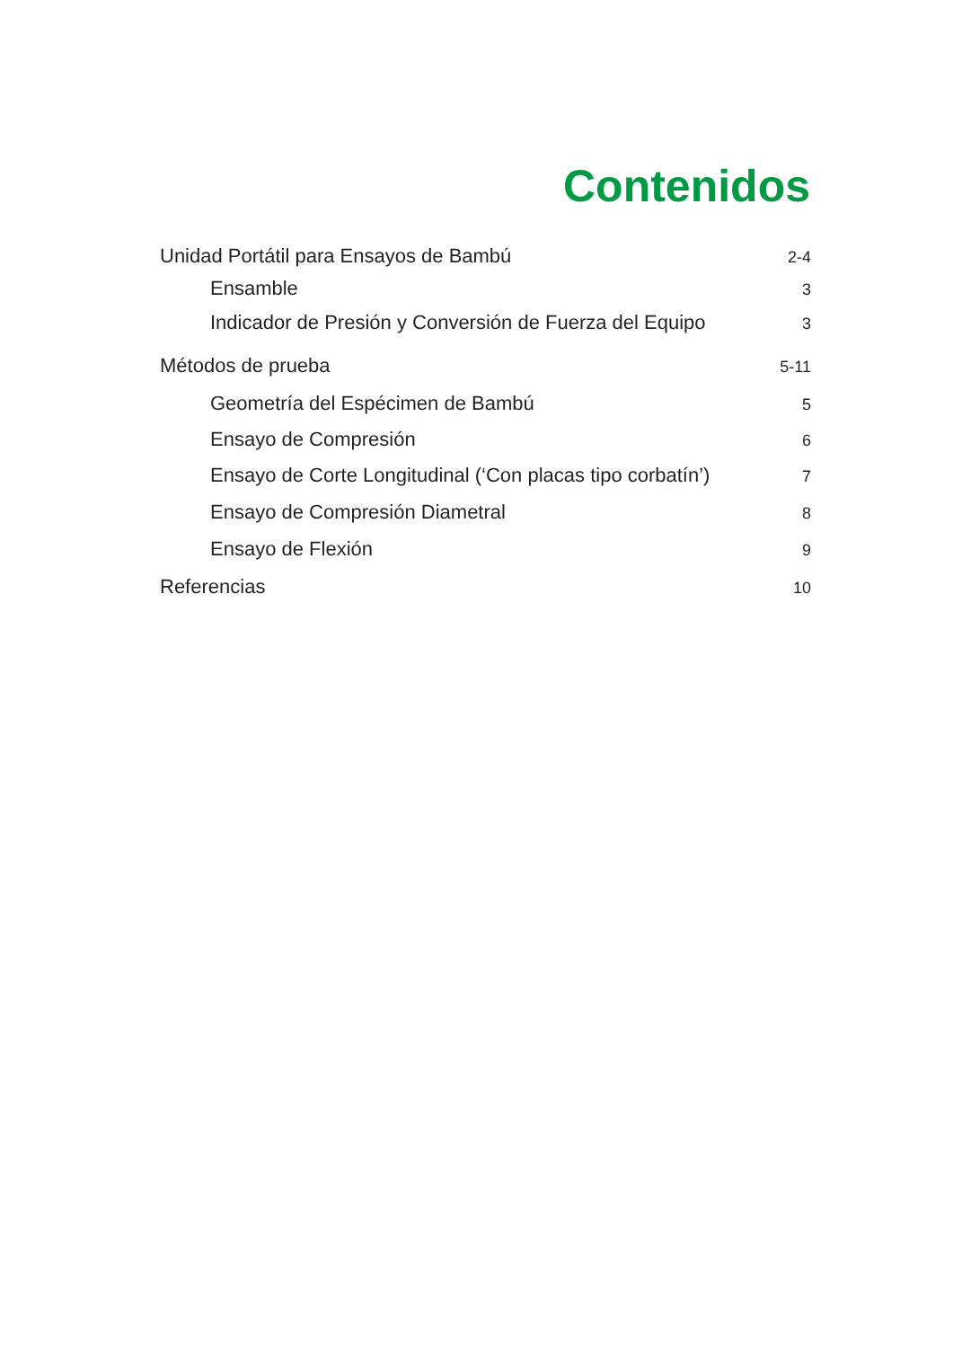Contenidos
Unidad Portátil para Ensayos de Bambú 2-4
Ensamble 3
Indicador de Presión y Conversión de Fuerza del Equipo 3
Métodos de prueba 5-11
Geometría del Espécimen de Bambú 5
Ensayo de Compresión 6
Ensayo de Corte Longitudinal (‘Con placas tipo corbatín’) 7
Ensayo de Compresión Diametral 8
Ensayo de Flexión 9
Referencias 10